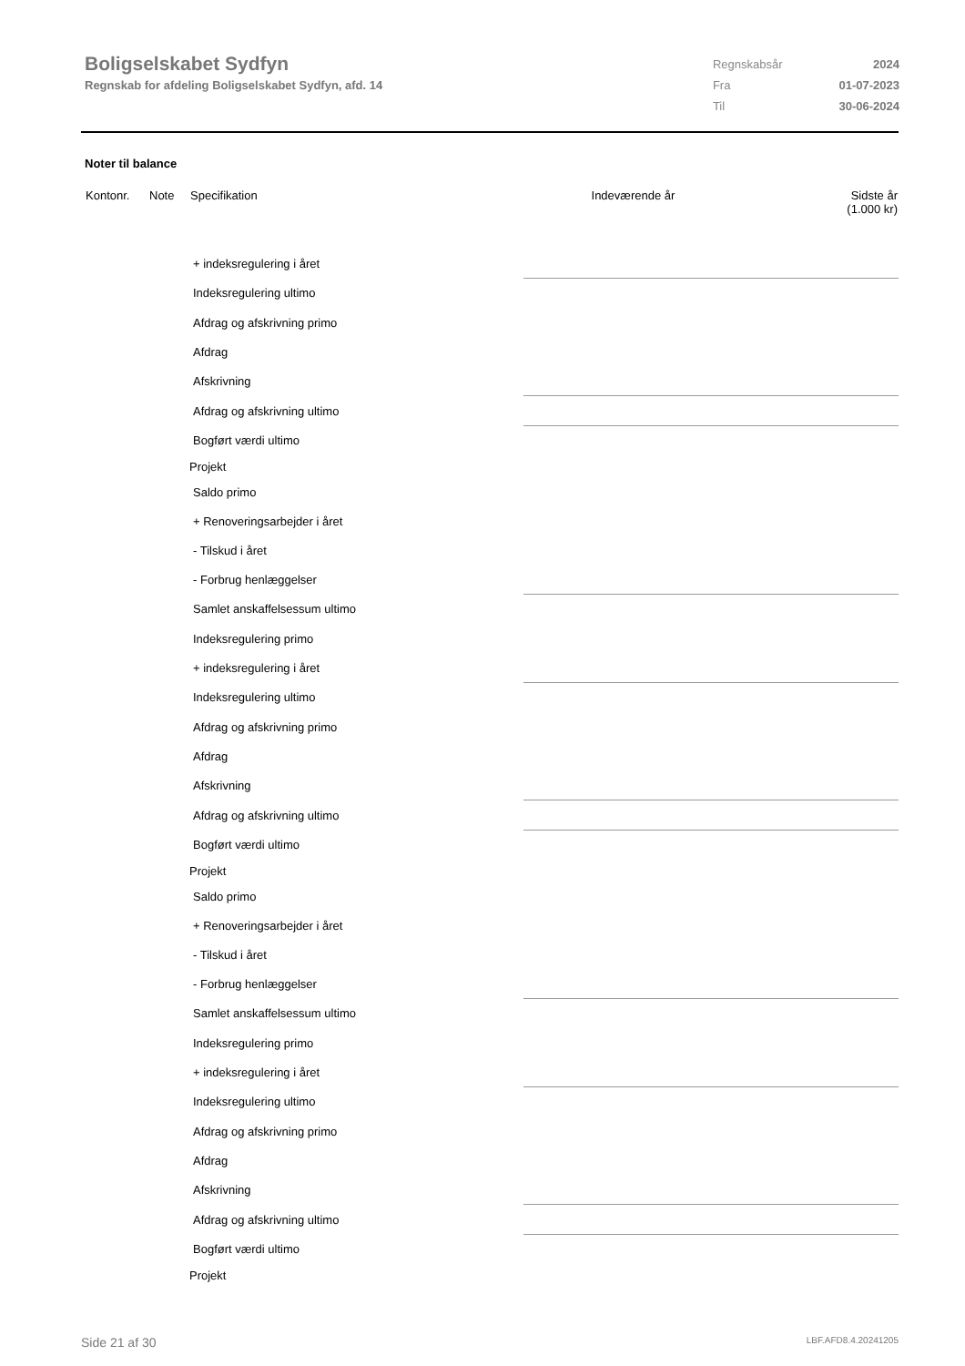Boligselskabet Sydfyn
Regnskab for afdeling Boligselskabet Sydfyn, afd. 14
| Regnskabsår | 2024 |
| Fra | 01-07-2023 |
| Til | 30-06-2024 |
Noter til balance
| Kontonr. | Note | Specifikation | Indeværende år | | Sidste år (1.000 kr) |
| --- | --- | --- | --- | --- | --- |
| | | + indeksregulering i året | | | |
| | | Indeksregulering ultimo | | | |
| | | Afdrag og afskrivning primo | | | |
| | | Afdrag | | | |
| | | Afskrivning | | | |
| | | Afdrag og afskrivning ultimo | | | |
| | | Bogført værdi ultimo | | | |
| | | Projekt | | | |
| | | Saldo primo | | | |
| | | + Renoveringsarbejder i året | | | |
| | | - Tilskud i året | | | |
| | | - Forbrug henlæggelser | | | |
| | | Samlet anskaffelsessum ultimo | | | |
| | | Indeksregulering primo | | | |
| | | + indeksregulering i året | | | |
| | | Indeksregulering ultimo | | | |
| | | Afdrag og afskrivning primo | | | |
| | | Afdrag | | | |
| | | Afskrivning | | | |
| | | Afdrag og afskrivning ultimo | | | |
| | | Bogført værdi ultimo | | | |
| | | Projekt | | | |
| | | Saldo primo | | | |
| | | + Renoveringsarbejder i året | | | |
| | | - Tilskud i året | | | |
| | | - Forbrug henlæggelser | | | |
| | | Samlet anskaffelsessum ultimo | | | |
| | | Indeksregulering primo | | | |
| | | + indeksregulering i året | | | |
| | | Indeksregulering ultimo | | | |
| | | Afdrag og afskrivning primo | | | |
| | | Afdrag | | | |
| | | Afskrivning | | | |
| | | Afdrag og afskrivning ultimo | | | |
| | | Bogført værdi ultimo | | | |
| | | Projekt | | | |
Side 21 af 30 LBF.AFD8.4.20241205